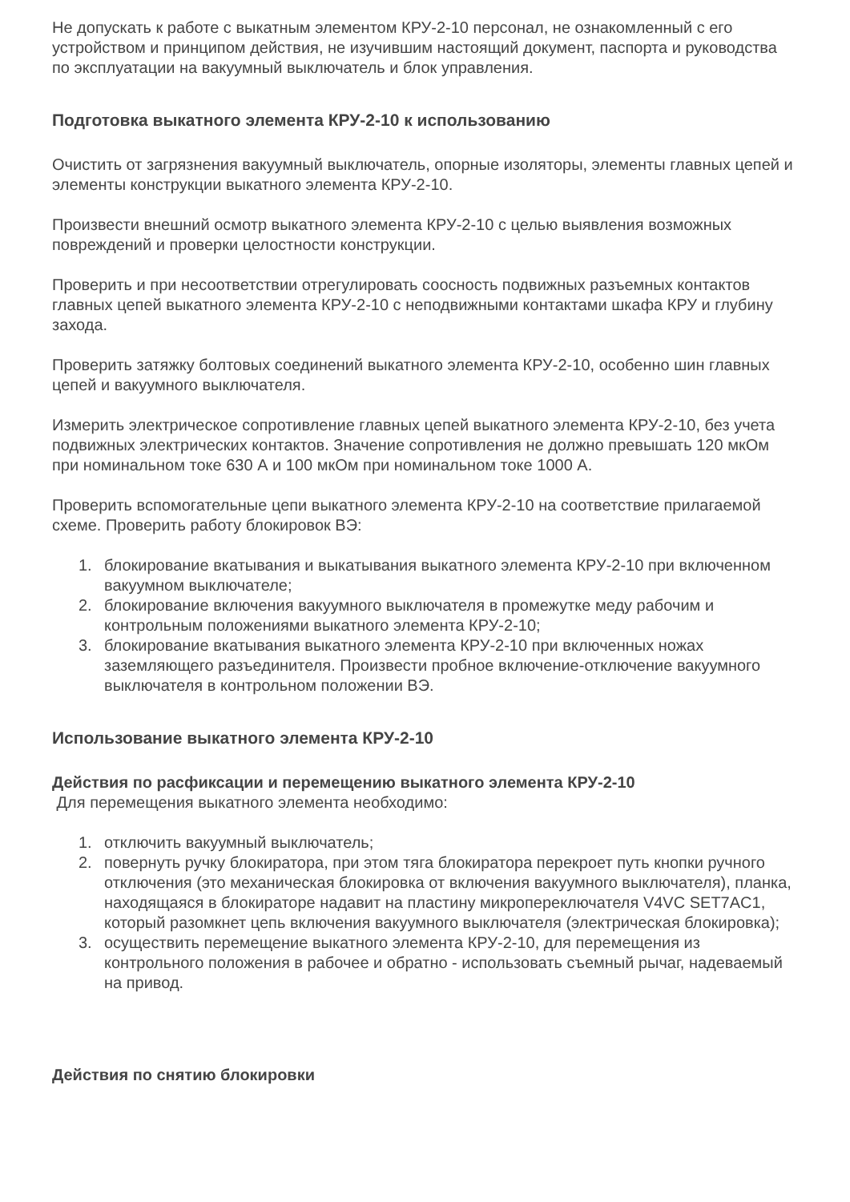Не допускать к работе с выкатным элементом КРУ-2-10 персонал, не ознакомленный с его устройством и принципом действия, не изучившим настоящий документ, паспорта и руководства по эксплуатации на вакуумный выключатель и блок управления.
Подготовка выкатного элемента КРУ-2-10 к использованию
Очистить от загрязнения вакуумный выключатель, опорные изоляторы, элементы главных цепей и элементы конструкции выкатного элемента КРУ-2-10.
Произвести внешний осмотр выкатного элемента КРУ-2-10 с целью выявления возможных повреждений и проверки целостности конструкции.
Проверить и при несоответствии отрегулировать соосность подвижных разъемных контактов главных цепей выкатного элемента КРУ-2-10 с неподвижными контактами шкафа КРУ и глубину захода.
Проверить затяжку болтовых соединений выкатного элемента КРУ-2-10, особенно шин главных цепей и вакуумного выключателя.
Измерить электрическое сопротивление главных цепей выкатного элемента КРУ-2-10, без учета подвижных электрических контактов. Значение сопротивления не должно превышать 120 мкОм при номинальном токе 630 А и 100 мкОм при номинальном токе 1000 А.
Проверить вспомогательные цепи выкатного элемента КРУ-2-10 на соответствие прилагаемой схеме. Проверить работу блокировок ВЭ:
1. блокирование вкатывания и выкатывания выкатного элемента КРУ-2-10 при включенном вакуумном выключателе;
2. блокирование включения вакуумного выключателя в промежутке меду рабочим и контрольным положениями выкатного элемента КРУ-2-10;
3. блокирование вкатывания выкатного элемента КРУ-2-10 при включенных ножах заземляющего разъединителя. Произвести пробное включение-отключение вакуумного выключателя в контрольном положении ВЭ.
Использование выкатного элемента КРУ-2-10
Действия по расфиксации и перемещению выкатного элемента КРУ-2-10
Для перемещения выкатного элемента необходимо:
1. отключить вакуумный выключатель;
2. повернуть ручку блокиратора, при этом тяга блокиратора перекроет путь кнопки ручного отключения (это механическая блокировка от включения вакуумного выключателя), планка, находящаяся в блокираторе надавит на пластину микропереключателя V4VC SET7AC1, который разомкнет цепь включения вакуумного выключателя (электрическая блокировка);
3. осуществить перемещение выкатного элемента КРУ-2-10, для перемещения из контрольного положения в рабочее и обратно - использовать съемный рычаг, надеваемый на привод.
Действия по снятию блокировки